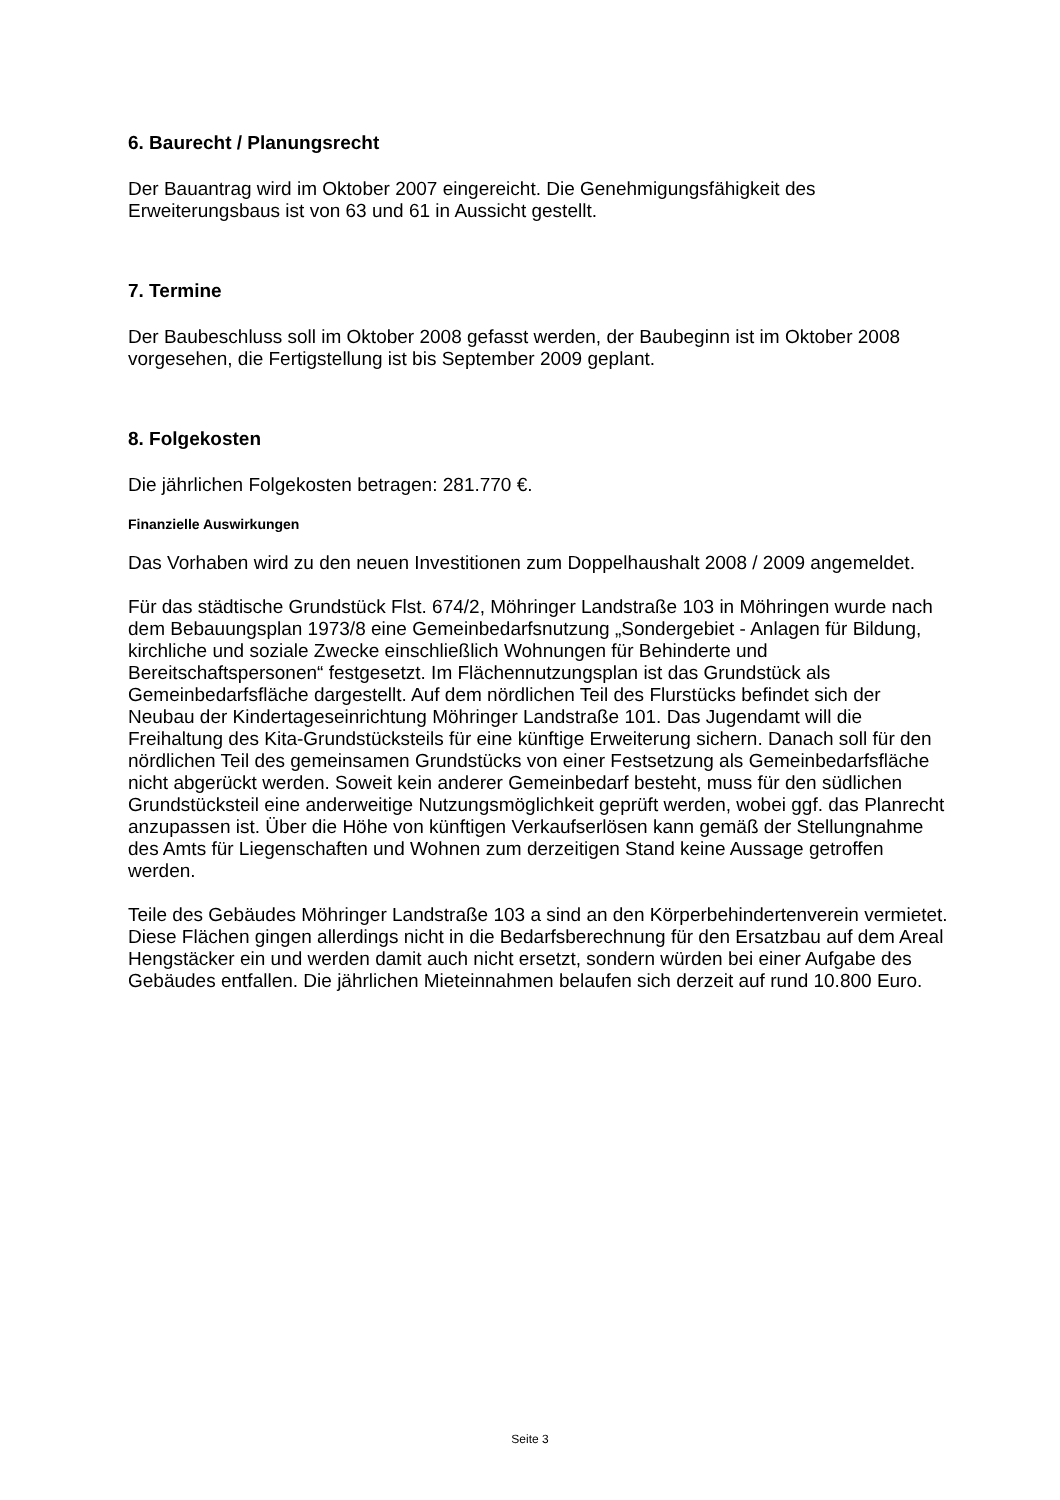6. Baurecht / Planungsrecht
Der Bauantrag wird im Oktober 2007 eingereicht. Die Genehmigungsfähigkeit des Erweiterungsbaus ist von 63 und 61 in Aussicht gestellt.
7. Termine
Der Baubeschluss soll im Oktober 2008 gefasst werden, der Baubeginn ist im Oktober 2008 vorgesehen, die Fertigstellung ist bis September 2009 geplant.
8. Folgekosten
Die jährlichen Folgekosten betragen: 281.770 €.
Finanzielle Auswirkungen
Das Vorhaben wird zu den neuen Investitionen zum Doppelhaushalt 2008 / 2009 angemeldet.
Für das städtische Grundstück Flst. 674/2, Möhringer Landstraße 103 in Möhringen wurde nach dem Bebauungsplan 1973/8 eine Gemeinbedarfsnutzung „Sondergebiet - Anlagen für Bildung, kirchliche und soziale Zwecke einschließlich Wohnungen für Behinderte und Bereitschaftspersonen“ festgesetzt. Im Flächennutzungsplan ist das Grundstück als Gemeinbedarfsfläche dargestellt. Auf dem nördlichen Teil des Flurstücks befindet sich der Neubau der Kindertageseinrichtung Möhringer Landstraße 101. Das Jugendamt will die Freihaltung des Kita-Grundstücksteils für eine künftige Erweiterung sichern. Danach soll für den nördlichen Teil des gemeinsamen Grundstücks von einer Festsetzung als Gemeinbedarfsfläche nicht abgerückt werden. Soweit kein anderer Gemeinbedarf besteht, muss für den südlichen Grundstücksteil eine anderweitige Nutzungsmöglichkeit geprüft werden, wobei ggf. das Planrecht anzupassen ist. Über die Höhe von künftigen Verkaufserlösen kann gemäß der Stellungnahme des Amts für Liegenschaften und Wohnen zum derzeitigen Stand keine Aussage getroffen werden.
Teile des Gebäudes Möhringer Landstraße 103 a sind an den Körperbehindertenverein vermietet. Diese Flächen gingen allerdings nicht in die Bedarfsberechnung für den Ersatzbau auf dem Areal Hengstäcker ein und werden damit auch nicht ersetzt, sondern würden bei einer Aufgabe des Gebäudes entfallen. Die jährlichen Mieteinnahmen belaufen sich derzeit auf rund 10.800 Euro.
Seite 3